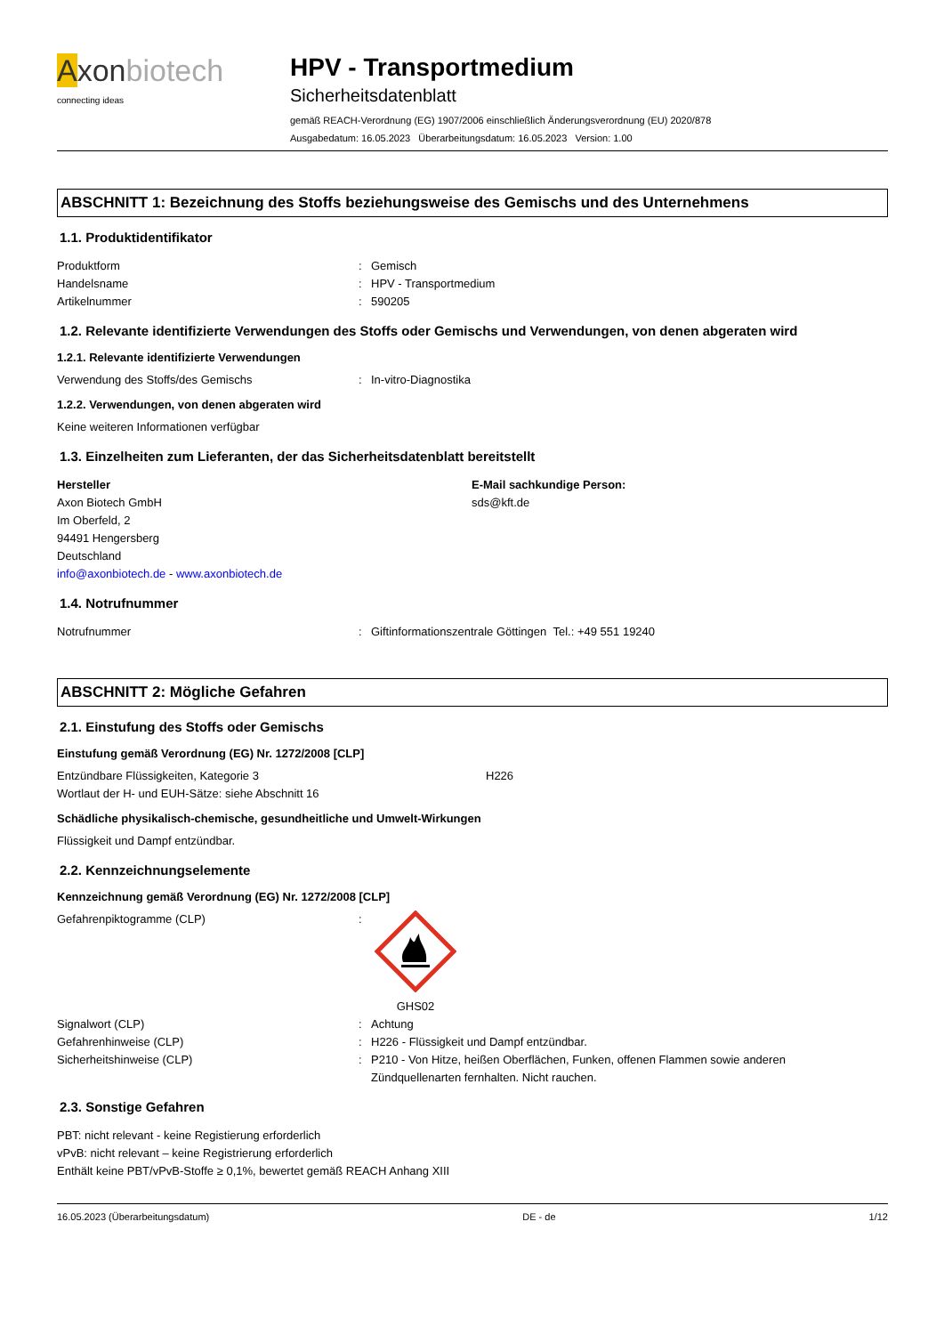Axonbiotech
connecting ideas
HPV - Transportmedium
Sicherheitsdatenblatt
gemäß REACH-Verordnung (EG) 1907/2006 einschließlich Änderungsverordnung (EU) 2020/878
Ausgabedatum: 16.05.2023 Überarbeitungsdatum: 16.05.2023 Version: 1.00
ABSCHNITT 1: Bezeichnung des Stoffs beziehungsweise des Gemischs und des Unternehmens
1.1. Produktidentifikator
Produktform : Gemisch
Handelsname : HPV - Transportmedium
Artikelnummer : 590205
1.2. Relevante identifizierte Verwendungen des Stoffs oder Gemischs und Verwendungen, von denen abgeraten wird
1.2.1. Relevante identifizierte Verwendungen
Verwendung des Stoffs/des Gemischs : In-vitro-Diagnostika
1.2.2. Verwendungen, von denen abgeraten wird
Keine weiteren Informationen verfügbar
1.3. Einzelheiten zum Lieferanten, der das Sicherheitsdatenblatt bereitstellt
Hersteller
Axon Biotech GmbH
Im Oberfeld, 2
94491 Hengersberg
Deutschland
info@axonbiotech.de - www.axonbiotech.de
E-Mail sachkundige Person:
sds@kft.de
1.4. Notrufnummer
Notrufnummer : Giftinformationszentrale Göttingen Tel.: +49 551 19240
ABSCHNITT 2: Mögliche Gefahren
2.1. Einstufung des Stoffs oder Gemischs
Einstufung gemäß Verordnung (EG) Nr. 1272/2008 [CLP]
Entzündbare Flüssigkeiten, Kategorie 3 H226
Wortlaut der H- und EUH-Sätze: siehe Abschnitt 16
Schädliche physikalisch-chemische, gesundheitliche und Umwelt-Wirkungen
Flüssigkeit und Dampf entzündbar.
2.2. Kennzeichnungselemente
Kennzeichnung gemäß Verordnung (EG) Nr. 1272/2008 [CLP]
Gefahrenpiktogramme (CLP) :
GHS02
Signalwort (CLP) : Achtung
Gefahrenhinweise (CLP) : H226 - Flüssigkeit und Dampf entzündbar.
Sicherheitshinweise (CLP) : P210 - Von Hitze, heißen Oberflächen, Funken, offenen Flammen sowie anderen Zündquellenarten fernhalten. Nicht rauchen.
2.3. Sonstige Gefahren
PBT: nicht relevant - keine Registierung erforderlich
vPvB: nicht relevant – keine Registrierung erforderlich
Enthält keine PBT/vPvB-Stoffe ≥ 0,1%, bewertet gemäß REACH Anhang XIII
16.05.2023 (Überarbeitungsdatum) DE - de 1/12